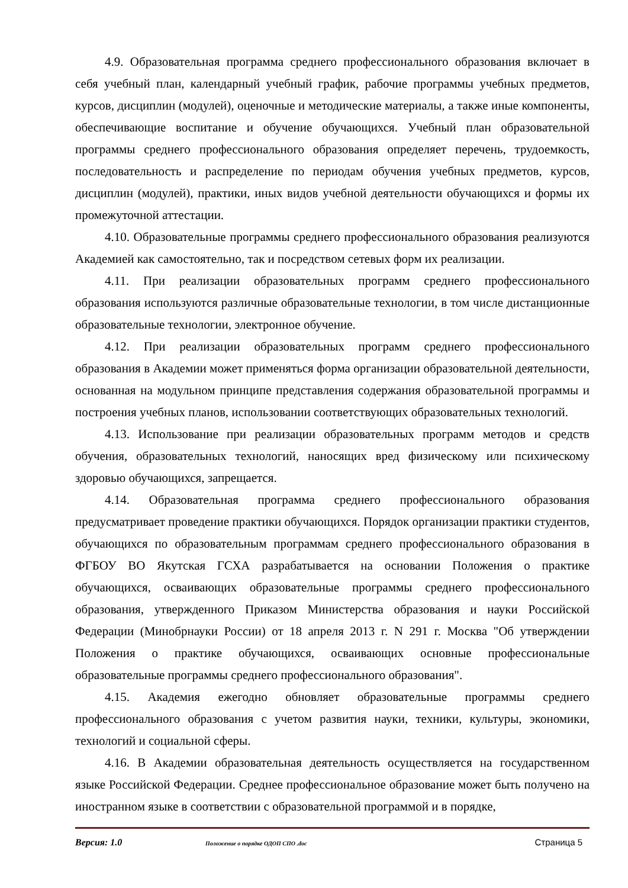4.9. Образовательная программа среднего профессионального образования включает в себя учебный план, календарный учебный график, рабочие программы учебных предметов, курсов, дисциплин (модулей), оценочные и методические материалы, а также иные компоненты, обеспечивающие воспитание и обучение обучающихся. Учебный план образовательной программы среднего профессионального образования определяет перечень, трудоемкость, последовательность и распределение по периодам обучения учебных предметов, курсов, дисциплин (модулей), практики, иных видов учебной деятельности обучающихся и формы их промежуточной аттестации.
4.10. Образовательные программы среднего профессионального образования реализуются Академией как самостоятельно, так и посредством сетевых форм их реализации.
4.11. При реализации образовательных программ среднего профессионального образования используются различные образовательные технологии, в том числе дистанционные образовательные технологии, электронное обучение.
4.12. При реализации образовательных программ среднего профессионального образования в Академии может применяться форма организации образовательной деятельности, основанная на модульном принципе представления содержания образовательной программы и построения учебных планов, использовании соответствующих образовательных технологий.
4.13. Использование при реализации образовательных программ методов и средств обучения, образовательных технологий, наносящих вред физическому или психическому здоровью обучающихся, запрещается.
4.14. Образовательная программа среднего профессионального образования предусматривает проведение практики обучающихся. Порядок организации практики студентов, обучающихся по образовательным программам среднего профессионального образования в ФГБОУ ВО Якутская ГСХА разрабатывается на основании Положения о практике обучающихся, осваивающих образовательные программы среднего профессионального образования, утвержденного Приказом Министерства образования и науки Российской Федерации (Минобрнауки России) от 18 апреля 2013 г. N 291 г. Москва "Об утверждении Положения о практике обучающихся, осваивающих основные профессиональные образовательные программы среднего профессионального образования".
4.15. Академия ежегодно обновляет образовательные программы среднего профессионального образования с учетом развития науки, техники, культуры, экономики, технологий и социальной сферы.
4.16. В Академии образовательная деятельность осуществляется на государственном языке Российской Федерации. Среднее профессиональное образование может быть получено на иностранном языке в соответствии с образовательной программой и в порядке,
Версия: 1.0 Положение о порядке ОДОП СПО .doc Страница 5